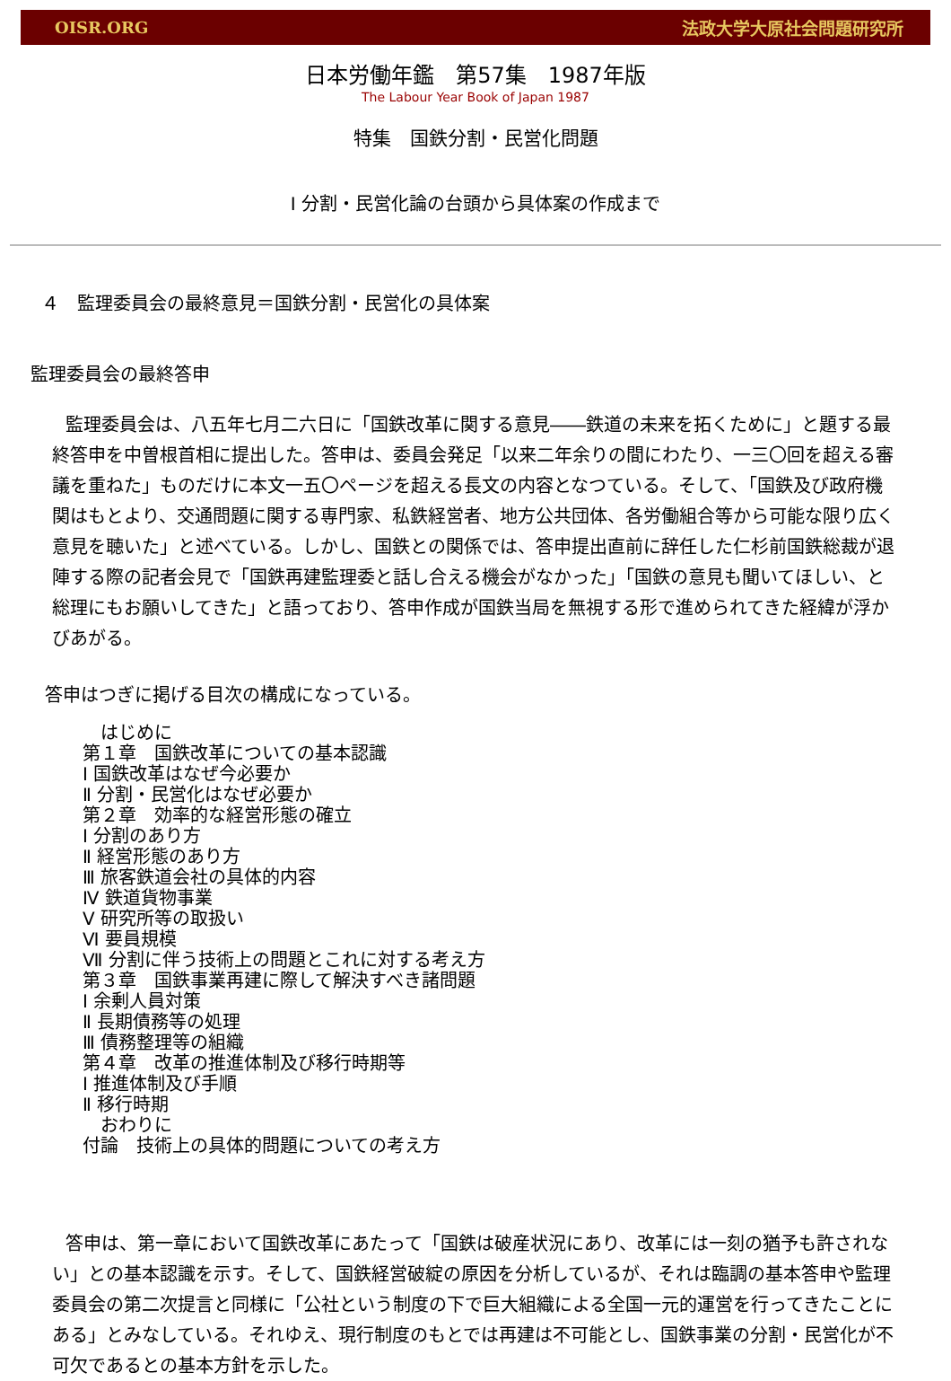OISR.ORG 法政大学大原社会問題研究所
日本労働年鑑　第57集　1987年版
The Labour Year Book of Japan 1987
特集　国鉄分割・民営化問題
Ⅰ 分割・民営化論の台頭から具体案の作成まで
４　監理委員会の最終意見＝国鉄分割・民営化の具体案
監理委員会の最終答申
監理委員会は、八五年七月二六日に「国鉄改革に関する意見――鉄道の未来を拓くために」と題する最終答申を中曽根首相に提出した。答申は、委員会発足「以来二年余りの間にわたり、一三〇回を超える審議を重ねた」ものだけに本文一五〇ページを超える長文の内容となつている。そして、「国鉄及び政府機関はもとより、交通問題に関する専門家、私鉄経営者、地方公共団体、各労働組合等から可能な限り広く意見を聴いた」と述べている。しかし、国鉄との関係では、答申提出直前に辞任した仁杉前国鉄総裁が退陣する際の記者会見で「国鉄再建監理委と話し合える機会がなかった」「国鉄の意見も聞いてほしい、と総理にもお願いしてきた」と語っており、答申作成が国鉄当局を無視する形で進められてきた経緯が浮かびあがる。
答申はつぎに掲げる目次の構成になっている。
　はじめに
第１章　国鉄改革についての基本認識
Ⅰ 国鉄改革はなぜ今必要か
Ⅱ 分割・民営化はなぜ必要か
第２章　効率的な経営形態の確立
Ⅰ 分割のあり方
Ⅱ 経営形態のあり方
Ⅲ 旅客鉄道会社の具体的内容
Ⅳ 鉄道貨物事業
Ⅴ 研究所等の取扱い
Ⅵ 要員規模
Ⅶ 分割に伴う技術上の問題とこれに対する考え方
第３章　国鉄事業再建に際して解決すべき諸問題
Ⅰ 余剰人員対策
Ⅱ 長期債務等の処理
Ⅲ 債務整理等の組織
第４章　改革の推進体制及び移行時期等
Ⅰ 推進体制及び手順
Ⅱ 移行時期
　おわりに
付論　技術上の具体的問題についての考え方
答申は、第一章において国鉄改革にあたって「国鉄は破産状況にあり、改革には一刻の猶予も許されない」との基本認識を示す。そして、国鉄経営破綻の原因を分析しているが、それは臨調の基本答申や監理委員会の第二次提言と同様に「公社という制度の下で巨大組織による全国一元的運営を行ってきたことにある」とみなしている。それゆえ、現行制度のもとでは再建は不可能とし、国鉄事業の分割・民営化が不可欠であるとの基本方針を示した。